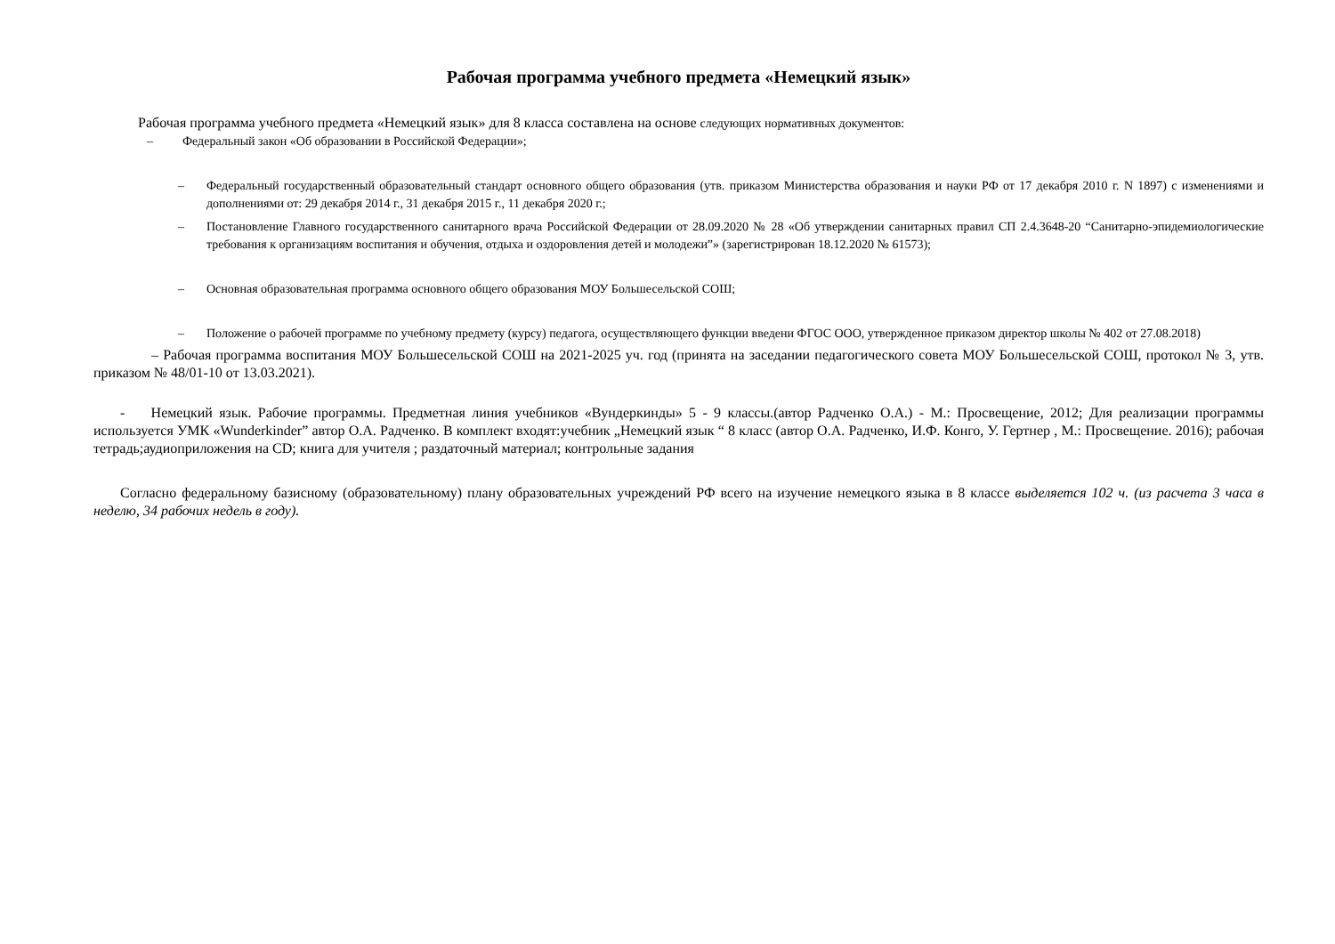Рабочая программа учебного предмета «Немецкий язык»
Рабочая программа учебного предмета «Немецкий язык» для 8 класса составлена на основе следующих нормативных документов:
– Федеральный закон «Об образовании в Российской Федерации»;
– Федеральный государственный образовательный стандарт основного общего образования (утв. приказом Министерства образования и науки РФ от 17 декабря 2010 г. N 1897) с изменениями и дополнениями от: 29 декабря 2014 г., 31 декабря 2015 г., 11 декабря 2020 г.;
– Постановление Главного государственного санитарного врача Российской Федерации от 28.09.2020 № 28 «Об утверждении санитарных правил СП 2.4.3648-20 “Санитарно-эпидемиологические требования к организациям воспитания и обучения, отдыха и оздоровления детей и молодежи”» (зарегистрирован 18.12.2020 № 61573);
– Основная образовательная программа основного общего образования МОУ Большесельской СОШ;
– Положение о рабочей программе по учебному предмету (курсу) педагога, осуществляющего функции введени ФГОС ООО, утвержденное приказом директор школы № 402 от 27.08.2018)
– Рабочая программа воспитания МОУ Большесельской СОШ на 2021-2025 уч. год (принята на заседании педагогического совета МОУ Большесельской СОШ, протокол № 3, утв. приказом № 48/01-10 от 13.03.2021).
- Немецкий язык. Рабочие программы. Предметная линия учебников «Вундеркинды» 5 - 9 классы.(автор Радченко О.А.) - М.: Просвещение, 2012; Для реализации программы используется УМК «Wunderkinder” автор О.А. Радченко. В комплект входят:учебник „Немецкий язык “ 8 класс (автор О.А. Радченко, И.Ф. Конго, У. Гертнер , М.: Просвещение. 2016); рабочая тетрадь;аудиоприложения на CD; книга для учителя ; раздаточный материал; контрольные задания
Согласно федеральному базисному (образовательному) плану образовательных учреждений РФ всего на изучение немецкого языка в 8 классе выделяется 102 ч. (из расчета 3 часа в неделю, 34 рабочих недель в году).